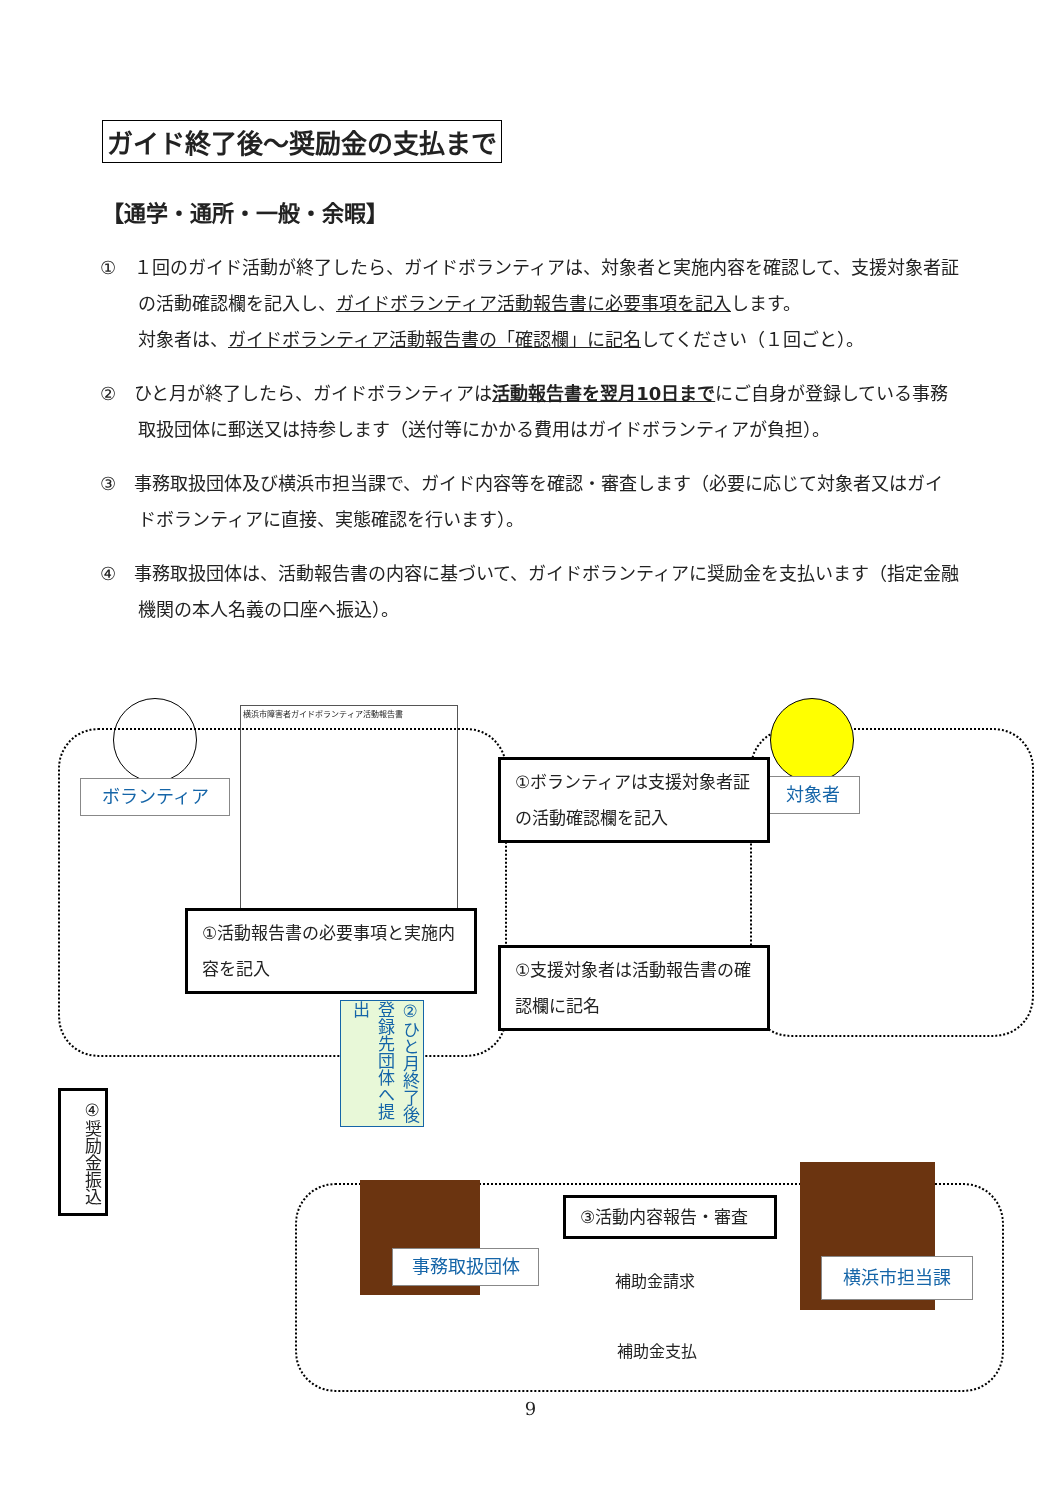ガイド終了後～奨励金の支払まで
【通学・通所・一般・余暇】
①　１回のガイド活動が終了したら、ガイドボランティアは、対象者と実施内容を確認して、支援対象者証の活動確認欄を記入し、ガイドボランティア活動報告書に必要事項を記入します。
対象者は、ガイドボランティア活動報告書の「確認欄」に記名してください（１回ごと）。
②　ひと月が終了したら、ガイドボランティアは活動報告書を翌月10日までにご自身が登録している事務取扱団体に郵送又は持参します（送付等にかかる費用はガイドボランティアが負担）。
③　事務取扱団体及び横浜市担当課で、ガイド内容等を確認・審査します（必要に応じて対象者又はガイドボランティアに直接、実態確認を行います）。
④　事務取扱団体は、活動報告書の内容に基づいて、ガイドボランティアに奨励金を支払います（指定金融機関の本人名義の口座へ振込）。
ボランティア 対象者
横浜市障害者ガイドボランティア活動報告書
①ボランティアは支援対象者証の活動確認欄を記入
①活動報告書の必要事項と実施内容を記入
①支援対象者は活動報告書の確認欄に記名
②ひと月終了後 登録先団体へ提出
④奨励金振込
事務取扱団体
③活動内容報告・審査
補助金請求
補助金支払
横浜市担当課
9